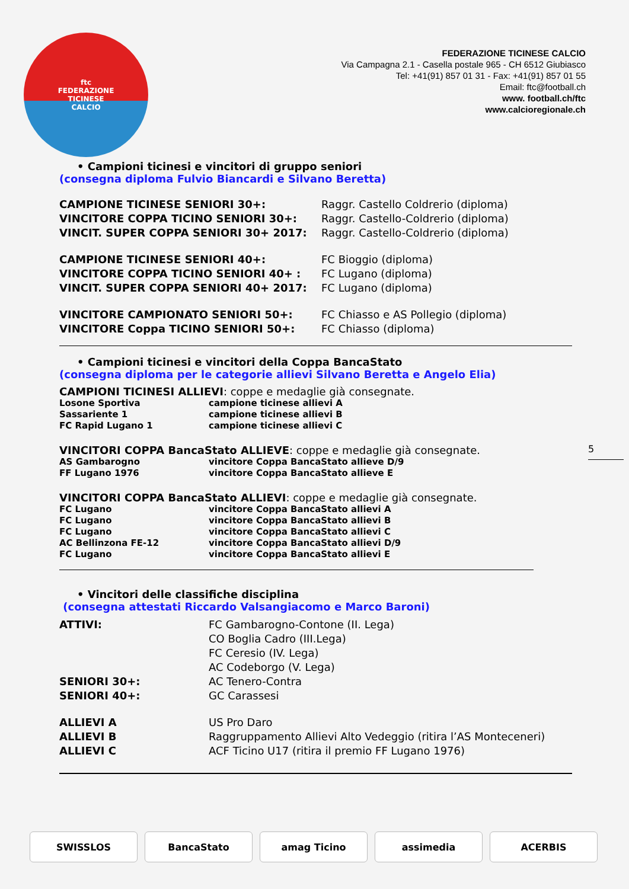ftc
FEDERAZIONE
TICINESE
CALCIO
FEDERAZIONE TICINESE CALCIO
Via Campagna 2.1 - Casella postale 965 - CH 6512 Giubiasco
Tel: +41(91) 857 01 31 - Fax: +41(91) 857 01 55
Email: ftc@football.ch
www. football.ch/ftc
www.calcioregionale.ch
• Campioni ticinesi e vincitori di gruppo seniori
(consegna diploma Fulvio Biancardi e Silvano Beretta)
CAMPIONE TICINESE SENIORI 30+: Raggr. Castello Coldrerio (diploma)
VINCITORE COPPA TICINO SENIORI 30+: Raggr. Castello-Coldrerio (diploma)
VINCIT. SUPER COPPA SENIORI 30+ 2017: Raggr. Castello-Coldrerio (diploma)
CAMPIONE TICINESE SENIORI 40+: FC Bioggio (diploma)
VINCITORE COPPA TICINO SENIORI 40+ : FC Lugano (diploma)
VINCIT. SUPER COPPA SENIORI 40+ 2017: FC Lugano (diploma)
VINCITORE CAMPIONATO SENIORI 50+: FC Chiasso e AS Pollegio (diploma)
VINCITORE Coppa TICINO SENIORI 50+: FC Chiasso (diploma)
• Campioni ticinesi e vincitori della Coppa BancaStato
(consegna diploma per le categorie allievi Silvano Beretta e Angelo Elia)
CAMPIONI TICINESI ALLIEVI: coppe e medaglie già consegnate.
Losone Sportiva campione ticinese allievi A
Sassariente 1 campione ticinese allievi B
FC Rapid Lugano 1 campione ticinese allievi C
VINCITORI COPPA BancaStato ALLIEVE: coppe e medaglie già consegnate.
AS Gambarogno vincitore Coppa BancaStato allieve D/9
FF Lugano 1976 vincitore Coppa BancaStato allieve E
VINCITORI COPPA BancaStato ALLIEVI: coppe e medaglie già consegnate.
FC Lugano vincitore Coppa BancaStato allievi A
FC Lugano vincitore Coppa BancaStato allievi B
FC Lugano vincitore Coppa BancaStato allievi C
AC Bellinzona FE-12 vincitore Coppa BancaStato allievi D/9
FC Lugano vincitore Coppa BancaStato allievi E
• Vincitori delle classifiche disciplina
(consegna attestati Riccardo Valsangiacomo e Marco Baroni)
ATTIVI: FC Gambarogno-Contone (II. Lega)
CO Boglia Cadro (III.Lega)
FC Ceresio (IV. Lega)
AC Codeborgo (V. Lega)
SENIORI 30+: AC Tenero-Contra
SENIORI 40+: GC Carassesi
ALLIEVI A US Pro Daro
ALLIEVI B Raggruppamento Allievi Alto Vedeggio (ritira l’AS Monteceneri)
ALLIEVI C ACF Ticino U17 (ritira il premio FF Lugano 1976)
5
SWISSLOS BancaStato amag Ticino assimedia ACERBIS